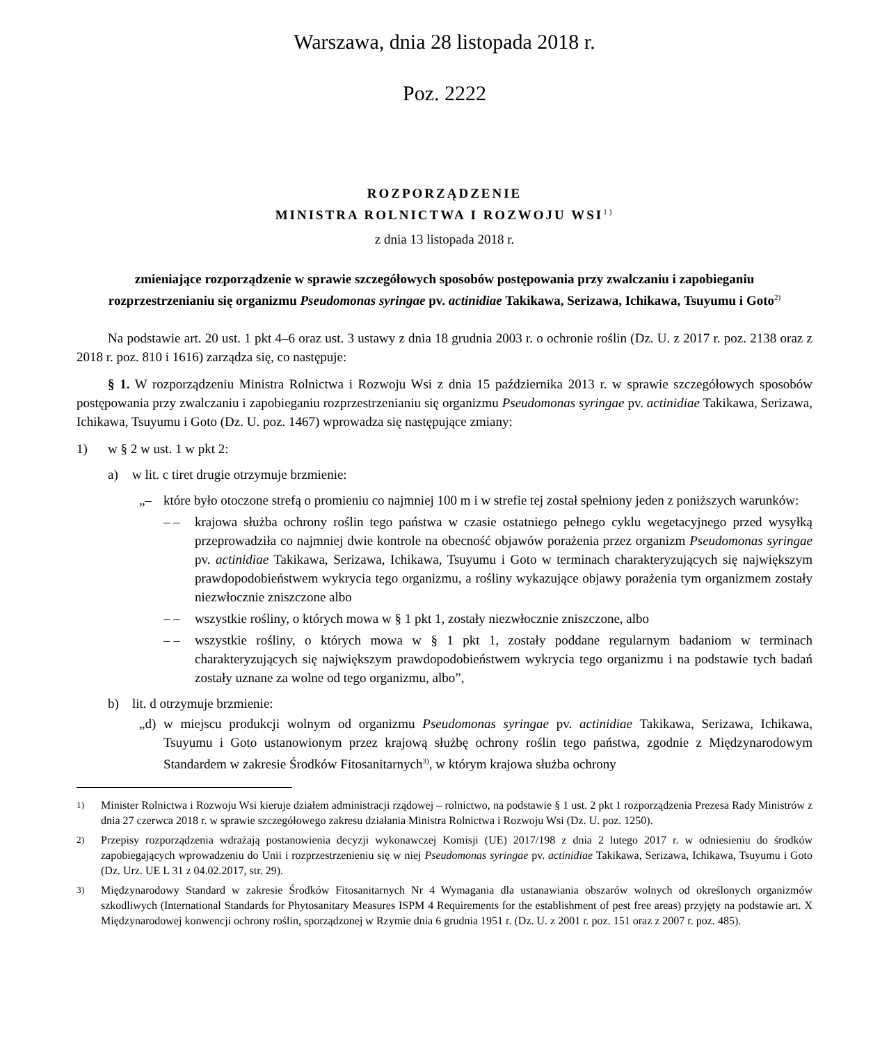Warszawa, dnia 28 listopada 2018 r.
Poz. 2222
ROZPORZĄDZENIE
MINISTRA ROLNICTWA I ROZWOJU WSI<sup>1)</sup>
z dnia 13 listopada 2018 r.
zmieniające rozporządzenie w sprawie szczegółowych sposobów postępowania przy zwalczaniu i zapobieganiu rozprzestrzenianiu się organizmu Pseudomonas syringae pv. actinidiae Takikawa, Serizawa, Ichikawa, Tsuyumu i Goto<sup>2)</sup>
Na podstawie art. 20 ust. 1 pkt 4–6 oraz ust. 3 ustawy z dnia 18 grudnia 2003 r. o ochronie roślin (Dz. U. z 2017 r. poz. 2138 oraz z 2018 r. poz. 810 i 1616) zarządza się, co następuje:
§ 1. W rozporządzeniu Ministra Rolnictwa i Rozwoju Wsi z dnia 15 października 2013 r. w sprawie szczegółowych sposobów postępowania przy zwalczaniu i zapobieganiu rozprzestrzenianiu się organizmu Pseudomonas syringae pv. actinidiae Takikawa, Serizawa, Ichikawa, Tsuyumu i Goto (Dz. U. poz. 1467) wprowadza się następujące zmiany:
1) w § 2 w ust. 1 w pkt 2:
a) w lit. c tiret drugie otrzymuje brzmienie:
„– które było otoczone strefą o promieniu co najmniej 100 m i w strefie tej został spełniony jeden z poniższych warunków:
– – krajowa służba ochrony roślin tego państwa w czasie ostatniego pełnego cyklu wegetacyjnego przed wysyłką przeprowadziła co najmniej dwie kontrole na obecność objawów porażenia przez organizm Pseudomonas syringae pv. actinidiae Takikawa, Serizawa, Ichikawa, Tsuyumu i Goto w terminach charakteryzujących się największym prawdopodobieństwem wykrycia tego organizmu, a rośliny wykazujące objawy porażenia tym organizmem zostały niezwłocznie zniszczone albo
– – wszystkie rośliny, o których mowa w § 1 pkt 1, zostały niezwłocznie zniszczone, albo
– – wszystkie rośliny, o których mowa w § 1 pkt 1, zostały poddane regularnym badaniom w terminach charakteryzujących się największym prawdopodobieństwem wykrycia tego organizmu i na podstawie tych badań zostały uznane za wolne od tego organizmu, albo”,
b) lit. d otrzymuje brzmienie:
„d) w miejscu produkcji wolnym od organizmu Pseudomonas syringae pv. actinidiae Takikawa, Serizawa, Ichikawa, Tsuyumu i Goto ustanowionym przez krajową służbę ochrony roślin tego państwa, zgodnie z Międzynarodowym Standardem w zakresie Środków Fitosanitarnych<sup>3)</sup>, w którym krajowa służba ochrony
<sup>1)</sup> Minister Rolnictwa i Rozwoju Wsi kieruje działem administracji rządowej – rolnictwo, na podstawie § 1 ust. 2 pkt 1 rozporządzenia Prezesa Rady Ministrów z dnia 27 czerwca 2018 r. w sprawie szczegółowego zakresu działania Ministra Rolnictwa i Rozwoju Wsi (Dz. U. poz. 1250).
<sup>2)</sup> Przepisy rozporządzenia wdrażają postanowienia decyzji wykonawczej Komisji (UE) 2017/198 z dnia 2 lutego 2017 r. w odniesieniu do środków zapobiegających wprowadzeniu do Unii i rozprzestrzenieniu się w niej Pseudomonas syringae pv. actinidiae Takikawa, Serizawa, Ichikawa, Tsuyumu i Goto (Dz. Urz. UE L 31 z 04.02.2017, str. 29).
<sup>3)</sup> Międzynarodowy Standard w zakresie Środków Fitosanitarnych Nr 4 Wymagania dla ustanawiania obszarów wolnych od określonych organizmów szkodliwych (International Standards for Phytosanitary Measures ISPM 4 Requirements for the establishment of pest free areas) przyjęty na podstawie art. X Międzynarodowej konwencji ochrony roślin, sporządzonej w Rzymie dnia 6 grudnia 1951 r. (Dz. U. z 2001 r. poz. 151 oraz z 2007 r. poz. 485).